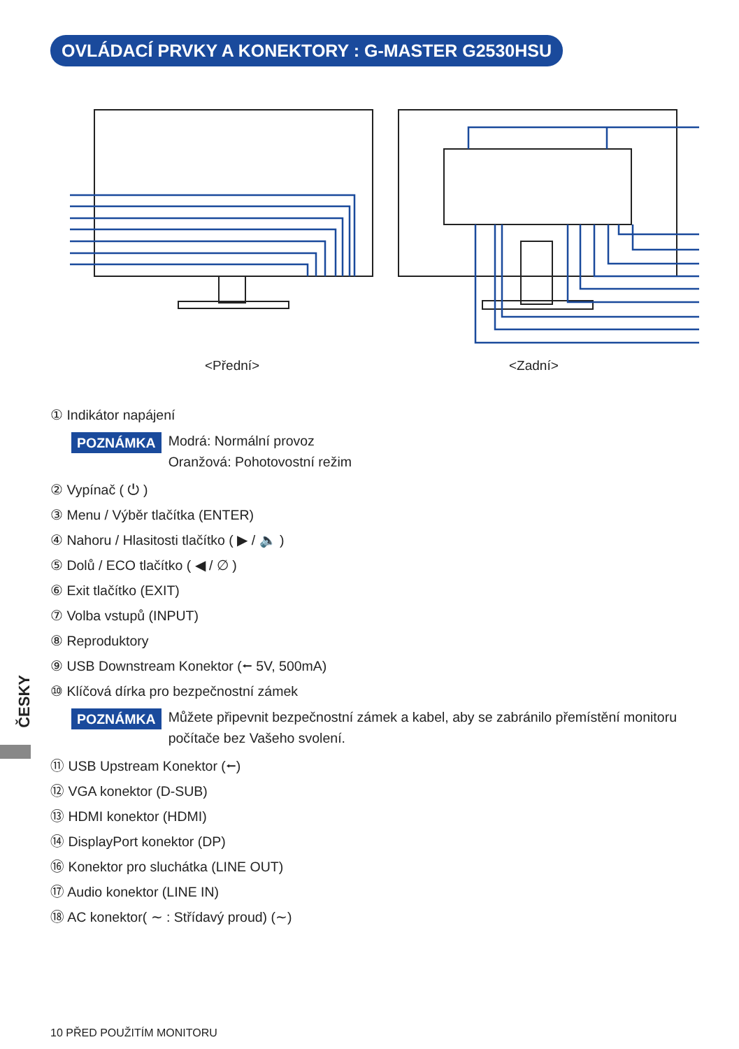OVLÁDACÍ PRVKY A KONEKTORY : G-MASTER G2530HSU
<Přední> <Zadní>
① Indikátor napájení
POZNÁMKA Modrá: Normální provoz
Oranžová: Pohotovostní režim
② Vypínač ( ⏻ )
③ Menu / Výběr tlačítka (ENTER)
④ Nahoru / Hlasitosti tlačítko ( ▶ / 🔈 )
⑤ Dolů / ECO tlačítko ( ◀ / ∅ )
⑥ Exit tlačítko (EXIT)
⑦ Volba vstupů (INPUT)
⑧ Reproduktory
⑨ USB Downstream Konektor (⭠ 5V, 500mA)
⑩ Klíčová dírka pro bezpečnostní zámek
POZNÁMKA Můžete připevnit bezpečnostní zámek a kabel, aby se zabránilo přemístění monitoru počítače bez Vašeho svolení.
⑪ USB Upstream Konektor (⭠)
⑫ VGA konektor (D-SUB)
⑬ HDMI konektor (HDMI)
⑭ DisplayPort konektor (DP)
⑯ Konektor pro sluchátka (LINE OUT)
⑰ Audio konektor (LINE IN)
⑱ AC konektor( ∼ : Střídavý proud) (∼)
ČESKY
10 PŘED POUŽITÍM MONITORU